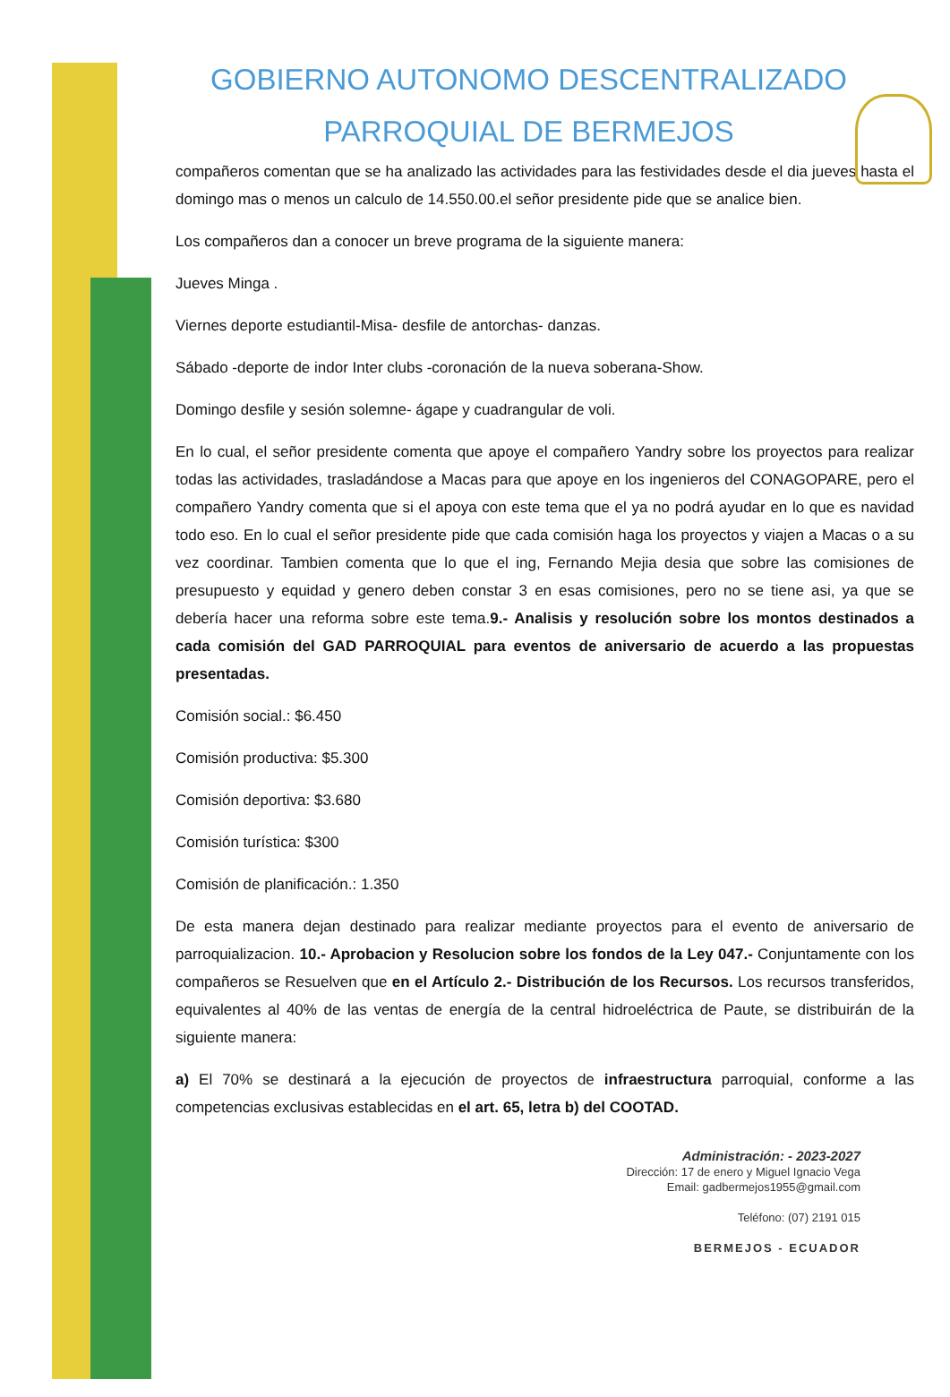GOBIERNO AUTONOMO DESCENTRALIZADO
PARROQUIAL DE BERMEJOS
compañeros comentan que se ha analizado las actividades para las festividades desde el dia jueves hasta el domingo mas o menos un calculo de 14.550.00.el señor presidente pide que se analice bien.
Los compañeros dan a conocer un breve programa de la siguiente manera:
Jueves Minga .
Viernes deporte estudiantil-Misa- desfile de antorchas- danzas.
Sábado -deporte de indor Inter clubs -coronación de la nueva soberana-Show.
Domingo desfile y sesión solemne- ágape y cuadrangular de voli.
En lo cual, el señor presidente comenta que apoye el compañero Yandry sobre los proyectos para realizar todas las actividades, trasladándose a Macas para que apoye en los ingenieros del CONAGOPARE, pero el compañero Yandry comenta que si el apoya con este tema que el ya no podrá ayudar en lo que es navidad todo eso. En lo cual el señor presidente pide que cada comisión haga los proyectos y viajen a Macas o a su vez coordinar. Tambien comenta que lo que el ing, Fernando Mejia desia que sobre las comisiones de presupuesto y equidad y genero deben constar 3 en esas comisiones, pero no se tiene asi, ya que se debería hacer una reforma sobre este tema.9.- Analisis y resolución sobre los montos destinados a cada comisión del GAD PARROQUIAL para eventos de aniversario de acuerdo a las propuestas presentadas.
Comisión social.: $6.450
Comisión productiva: $5.300
Comisión deportiva: $3.680
Comisión turística: $300
Comisión de planificación.: 1.350
De esta manera dejan destinado para realizar mediante proyectos para el evento de aniversario de parroquializacion. 10.- Aprobacion y Resolucion sobre los fondos de la Ley 047.- Conjuntamente con los compañeros se Resuelven que en el Artículo 2.- Distribución de los Recursos. Los recursos transferidos, equivalentes al 40% de las ventas de energía de la central hidroeléctrica de Paute, se distribuirán de la siguiente manera:
a) El 70% se destinará a la ejecución de proyectos de infraestructura parroquial, conforme a las competencias exclusivas establecidas en el art. 65, letra b) del COOTAD.
Administración: - 2023-2027
Dirección: 17 de enero y Miguel Ignacio Vega
Email: gadbermejos1955@gmail.com
Teléfono: (07) 2191 015
BERMEJOS - ECUADOR